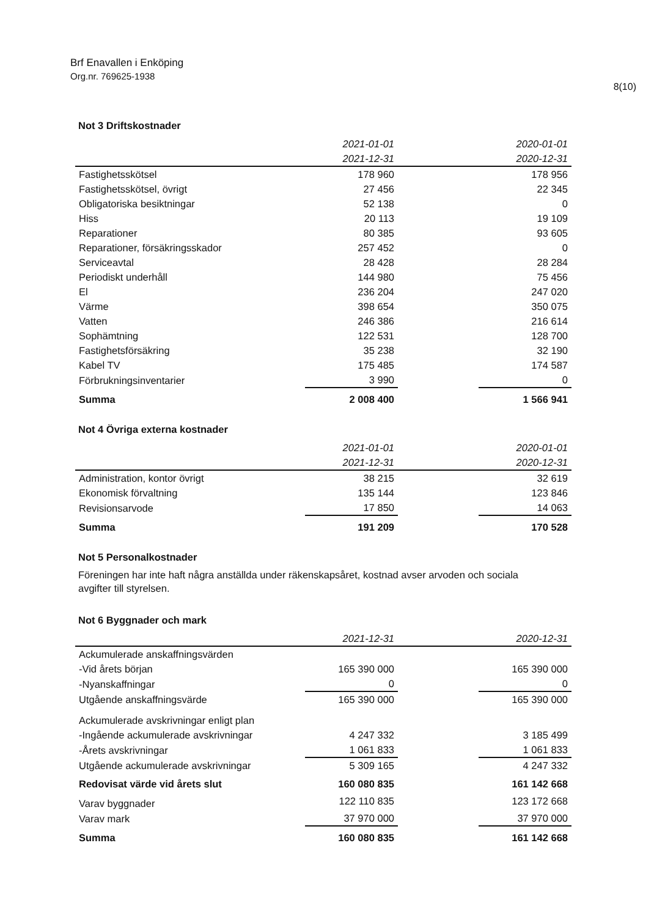Brf Enavallen i Enköping
Org.nr. 769625-1938
8(10)
Not 3 Driftskostnader
| | 2021-01-01 | | 2020-01-01 |
| --- | --- | --- | --- |
| | 2021-12-31 | | 2020-12-31 |
| Fastighetsskötsel | 178 960 | | 178 956 |
| Fastighetsskötsel, övrigt | 27 456 | | 22 345 |
| Obligatoriska besiktningar | 52 138 | | 0 |
| Hiss | 20 113 | | 19 109 |
| Reparationer | 80 385 | | 93 605 |
| Reparationer, försäkringsskador | 257 452 | | 0 |
| Serviceavtal | 28 428 | | 28 284 |
| Periodiskt underhåll | 144 980 | | 75 456 |
| El | 236 204 | | 247 020 |
| Värme | 398 654 | | 350 075 |
| Vatten | 246 386 | | 216 614 |
| Sophämtning | 122 531 | | 128 700 |
| Fastighetsförsäkring | 35 238 | | 32 190 |
| Kabel TV | 175 485 | | 174 587 |
| Förbrukningsinventarier | 3 990 | | 0 |
| Summa | 2 008 400 | | 1 566 941 |
Not 4 Övriga externa kostnader
| | 2021-01-01 | | 2020-01-01 |
| --- | --- | --- | --- |
| | 2021-12-31 | | 2020-12-31 |
| Administration, kontor övrigt | 38 215 | | 32 619 |
| Ekonomisk förvaltning | 135 144 | | 123 846 |
| Revisionsarvode | 17 850 | | 14 063 |
| Summa | 191 209 | | 170 528 |
Not 5 Personalkostnader
Föreningen har inte haft några anställda under räkenskapsåret, kostnad avser arvoden och sociala avgifter till styrelsen.
Not 6 Byggnader och mark
| | 2021-12-31 | | 2020-12-31 |
| --- | --- | --- | --- |
| Ackumulerade anskaffningsvärden | | | |
| -Vid årets början | 165 390 000 | | 165 390 000 |
| -Nyanskaffningar | 0 | | 0 |
| Utgående anskaffningsvärde | 165 390 000 | | 165 390 000 |
| Ackumulerade avskrivningar enligt plan | | | |
| -Ingående ackumulerade avskrivningar | 4 247 332 | | 3 185 499 |
| -Årets avskrivningar | 1 061 833 | | 1 061 833 |
| Utgående ackumulerade avskrivningar | 5 309 165 | | 4 247 332 |
| Redovisat värde vid årets slut | 160 080 835 | | 161 142 668 |
| Varav byggnader | 122 110 835 | | 123 172 668 |
| Varav mark | 37 970 000 | | 37 970 000 |
| Summa | 160 080 835 | | 161 142 668 |